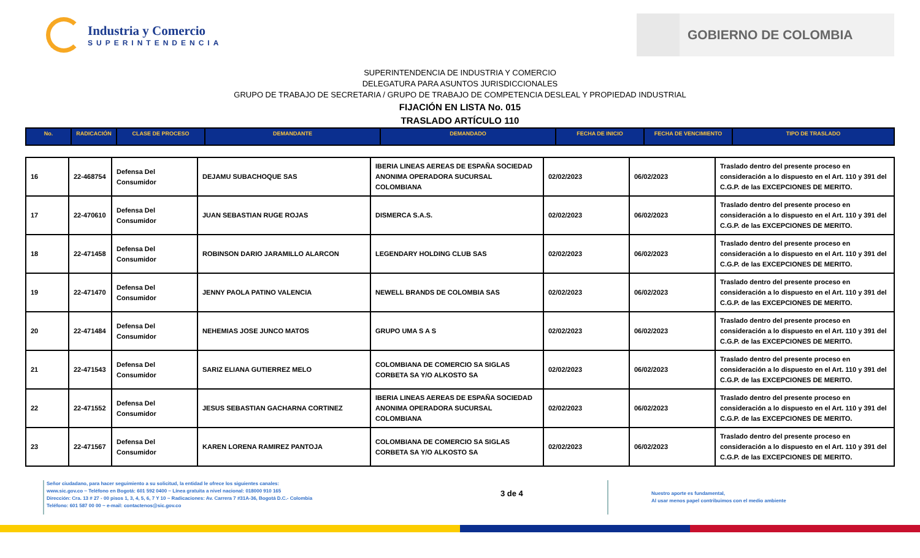Industria y Comercio
SUPERINTENDENCIA
GOBIERNO DE COLOMBIA
SUPERINTENDENCIA DE INDUSTRIA Y COMERCIO
DELEGATURA PARA ASUNTOS JURISDICCIONALES
GRUPO DE TRABAJO DE SECRETARIA / GRUPO DE TRABAJO DE COMPETENCIA DESLEAL Y PROPIEDAD INDUSTRIAL
FIJACIÓN EN LISTA No. 015
TRASLADO ARTÍCULO 110
| No. | RADICACIÓN | CLASE DE PROCESO | DEMANDANTE | DEMANDADO | FECHA DE INICIO | FECHA DE VENCIMIENTO | TIPO DE TRASLADO |
| --- | --- | --- | --- | --- | --- | --- | --- |
| 16 | 22-468754 | Defensa Del Consumidor | DEJAMU SUBACHOQUE SAS | IBERIA LINEAS AEREAS DE ESPAÑA SOCIEDAD ANONIMA OPERADORA SUCURSAL COLOMBIANA | 02/02/2023 | 06/02/2023 | Traslado dentro del presente proceso en consideración a lo dispuesto en el Art. 110 y 391 del C.G.P. de las EXCEPCIONES DE MERITO. |
| 17 | 22-470610 | Defensa Del Consumidor | JUAN SEBASTIAN RUGE ROJAS | DISMERCA S.A.S. | 02/02/2023 | 06/02/2023 | Traslado dentro del presente proceso en consideración a lo dispuesto en el Art. 110 y 391 del C.G.P. de las EXCEPCIONES DE MERITO. |
| 18 | 22-471458 | Defensa Del Consumidor | ROBINSON DARIO JARAMILLO ALARCON | LEGENDARY HOLDING CLUB SAS | 02/02/2023 | 06/02/2023 | Traslado dentro del presente proceso en consideración a lo dispuesto en el Art. 110 y 391 del C.G.P. de las EXCEPCIONES DE MERITO. |
| 19 | 22-471470 | Defensa Del Consumidor | JENNY PAOLA PATINO VALENCIA | NEWELL BRANDS DE COLOMBIA SAS | 02/02/2023 | 06/02/2023 | Traslado dentro del presente proceso en consideración a lo dispuesto en el Art. 110 y 391 del C.G.P. de las EXCEPCIONES DE MERITO. |
| 20 | 22-471484 | Defensa Del Consumidor | NEHEMIAS JOSE JUNCO MATOS | GRUPO UMA S A S | 02/02/2023 | 06/02/2023 | Traslado dentro del presente proceso en consideración a lo dispuesto en el Art. 110 y 391 del C.G.P. de las EXCEPCIONES DE MERITO. |
| 21 | 22-471543 | Defensa Del Consumidor | SARIZ ELIANA GUTIERREZ MELO | COLOMBIANA DE COMERCIO SA SIGLAS CORBETA SA Y/O ALKOSTO SA | 02/02/2023 | 06/02/2023 | Traslado dentro del presente proceso en consideración a lo dispuesto en el Art. 110 y 391 del C.G.P. de las EXCEPCIONES DE MERITO. |
| 22 | 22-471552 | Defensa Del Consumidor | JESUS SEBASTIAN GACHARNA CORTINEZ | IBERIA LINEAS AEREAS DE ESPAÑA SOCIEDAD ANONIMA OPERADORA SUCURSAL COLOMBIANA | 02/02/2023 | 06/02/2023 | Traslado dentro del presente proceso en consideración a lo dispuesto en el Art. 110 y 391 del C.G.P. de las EXCEPCIONES DE MERITO. |
| 23 | 22-471567 | Defensa Del Consumidor | KAREN LORENA RAMIREZ PANTOJA | COLOMBIANA DE COMERCIO SA SIGLAS CORBETA SA Y/O ALKOSTO SA | 02/02/2023 | 06/02/2023 | Traslado dentro del presente proceso en consideración a lo dispuesto en el Art. 110 y 391 del C.G.P. de las EXCEPCIONES DE MERITO. |
Señor ciudadano, para hacer seguimiento a su solicitud, la entidad le ofrece los siguientes canales:
www.sic.gov.co ~ Teléfono en Bogotá: 601 592 0400 ~ Línea gratuita a nivel nacional: 018000 910 165
Dirección: Cra. 13 # 27 - 00 pisos 1, 3, 4, 5, 6, 7 Y 10 ~ Radicaciones: Av. Carrera 7 #31A-36, Bogotá D.C.- Colombia
Teléfono: 601 587 00 00 ~ e-mail: contactenos@sic.gov.co
3 de 4
Nuestro aporte es fundamental,
Al usar menos papel contribuimos con el medio ambiente